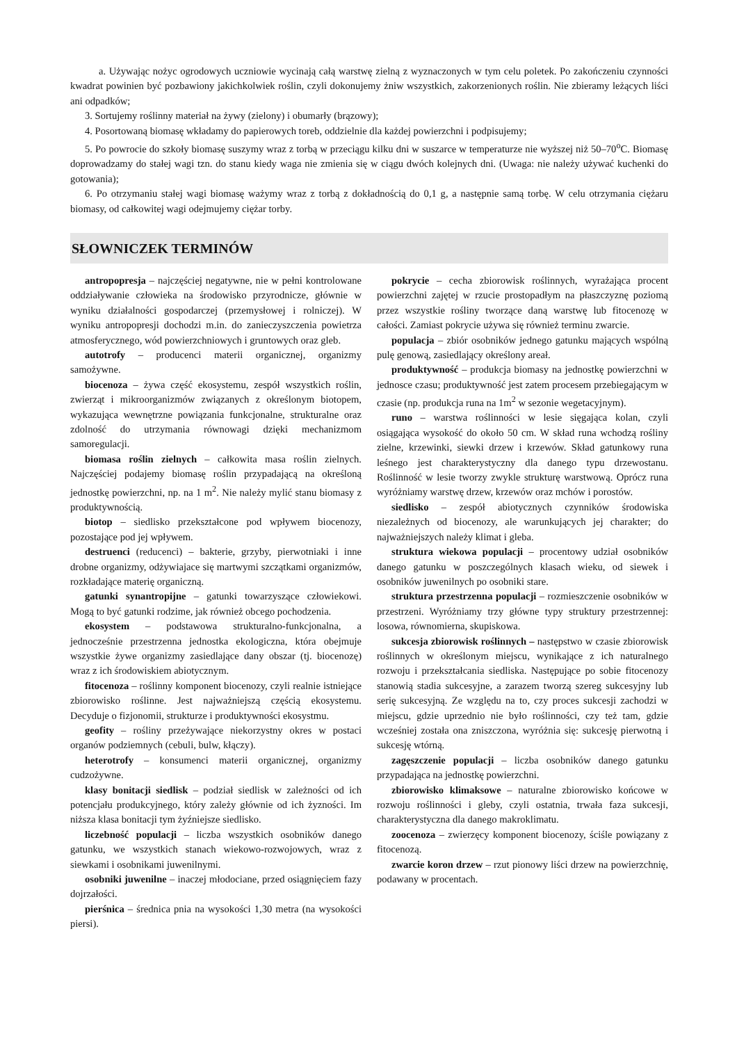a. Używając nożyc ogrodowych uczniowie wycinają całą warstwę zielną z wyznaczonych w tym celu poletek. Po zakończeniu czynności kwadrat powinien być pozbawiony jakichkolwiek roślin, czyli dokonujemy żniw wszystkich, zakorzenionych roślin. Nie zbieramy leżących liści ani odpadków;
3. Sortujemy roślinny materiał na żywy (zielony) i obumarły (brązowy);
4. Posortowaną biomasę wkładamy do papierowych toreb, oddzielnie dla każdej powierzchni i podpisujemy;
5. Po powrocie do szkoły biomasę suszymy wraz z torbą w przeciągu kilku dni w suszarce w temperaturze nie wyższej niż 50–70<sup>o</sup>C. Biomasę doprowadzamy do stałej wagi tzn. do stanu kiedy waga nie zmienia się w ciągu dwóch kolejnych dni. (Uwaga: nie należy używać kuchenki do gotowania);
6. Po otrzymaniu stałej wagi biomasę ważymy wraz z torbą z dokładnością do 0,1 g, a następnie samą torbę. W celu otrzymania ciężaru biomasy, od całkowitej wagi odejmujemy ciężar torby.
SŁOWNICZEK TERMINÓW
antropopresja – najczęściej negatywne, nie w pełni kontrolowane oddziaływanie człowieka na środowisko przyrodnicze, głównie w wyniku działalności gospodarczej (przemysłowej i rolniczej). W wyniku antropopresji dochodzi m.in. do zanieczyszczenia powietrza atmosferycznego, wód powierzchniowych i gruntowych oraz gleb.
autotrofy – producenci materii organicznej, organizmy samożywne.
biocenoza – żywa część ekosystemu, zespół wszystkich roślin, zwierząt i mikroorganizmów związanych z określonym biotopem, wykazująca wewnętrzne powiązania funkcjonalne, strukturalne oraz zdolność do utrzymania równowagi dzięki mechanizmom samoregulacji.
biomasa roślin zielnych – całkowita masa roślin zielnych. Najczęściej podajemy biomasę roślin przypadającą na określoną jednostkę powierzchni, np. na 1 m<sup>2</sup>. Nie należy mylić stanu biomasy z produktywnością.
biotop – siedlisko przekształcone pod wpływem biocenozy, pozostające pod jej wpływem.
destruenci (reducenci) – bakterie, grzyby, pierwotniaki i inne drobne organizmy, odżywiajace się martwymi szczątkami organizmów, rozkładające materię organiczną.
gatunki synantropijne – gatunki towarzyszące człowiekowi. Mogą to być gatunki rodzime, jak również obcego pochodzenia.
ekosystem – podstawowa strukturalno-funkcjonalna, a jednocześnie przestrzenna jednostka ekologiczna, która obejmuje wszystkie żywe organizmy zasiedlające dany obszar (tj. biocenozę) wraz z ich środowiskiem abiotycznym.
fitocenoza – roślinny komponent biocenozy, czyli realnie istniejące zbiorowisko roślinne. Jest najważniejszą częścią ekosystemu. Decyduje o fizjonomii, strukturze i produktywności ekosystmu.
geofity – rośliny przeżywające niekorzystny okres w postaci organów podziemnych (cebuli, bulw, kłączy).
heterotrofy – konsumenci materii organicznej, organizmy cudzożywne.
klasy bonitacji siedlisk – podział siedlisk w zależności od ich potencjału produkcyjnego, który zależy głównie od ich żyzności. Im niższa klasa bonitacji tym żyźniejsze siedlisko.
liczebność populacji – liczba wszystkich osobników danego gatunku, we wszystkich stanach wiekowo-rozwojowych, wraz z siewkami i osobnikami juwenilnymi.
osobniki juwenilne – inaczej młodociane, przed osiągnięciem fazy dojrzałości.
pierśnica – średnica pnia na wysokości 1,30 metra (na wysokości piersi).
pokrycie – cecha zbiorowisk roślinnych, wyrażająca procent powierzchni zajętej w rzucie prostopadłym na płaszczyznę poziomą przez wszystkie rośliny tworzące daną warstwę lub fitocenozę w całości. Zamiast pokrycie używa się również terminu zwarcie.
populacja – zbiór osobników jednego gatunku mających wspólną pulę genową, zasiedlający określony areał.
produktywność – produkcja biomasy na jednostkę powierzchni w jednosce czasu; produktywność jest zatem procesem przebiegającym w czasie (np. produkcja runa na 1m<sup>2</sup> w sezonie wegetacyjnym).
runo – warstwa roślinności w lesie sięgająca kolan, czyli osiągająca wysokość do około 50 cm. W skład runa wchodzą rośliny zielne, krzewinki, siewki drzew i krzewów. Skład gatunkowy runa leśnego jest charakterystyczny dla danego typu drzewostanu. Roślinność w lesie tworzy zwykle strukturę warstwową. Oprócz runa wyróżniamy warstwę drzew, krzewów oraz mchów i porostów.
siedlisko – zespół abiotycznych czynników środowiska niezależnych od biocenozy, ale warunkujących jej charakter; do najważniejszych należy klimat i gleba.
struktura wiekowa populacji – procentowy udział osobników danego gatunku w poszczególnych klasach wieku, od siewek i osobników juwenilnych po osobniki stare.
struktura przestrzenna populacji – rozmieszczenie osobników w przestrzeni. Wyróżniamy trzy główne typy struktury przestrzennej: losowa, równomierna, skupiskowa.
sukcesja zbiorowisk roślinnych – następstwo w czasie zbiorowisk roślinnych w określonym miejscu, wynikające z ich naturalnego rozwoju i przekształcania siedliska. Następujące po sobie fitocenozy stanowią stadia sukcesyjne, a zarazem tworzą szereg sukcesyjny lub serię sukcesyjną. Ze względu na to, czy proces sukcesji zachodzi w miejscu, gdzie uprzednio nie było roślinności, czy też tam, gdzie wcześniej została ona zniszczona, wyróżnia się: sukcesję pierwotną i sukcesję wtórną.
zagęszczenie populacji – liczba osobników danego gatunku przypadająca na jednostkę powierzchni.
zbiorowisko klimaksowe – naturalne zbiorowisko końcowe w rozwoju roślinności i gleby, czyli ostatnia, trwała faza sukcesji, charakterystyczna dla danego makroklimatu.
zoocenoza – zwierzęcy komponent biocenozy, ściśle powiązany z fitocenozą.
zwarcie koron drzew – rzut pionowy liści drzew na powierzchnię, podawany w procentach.